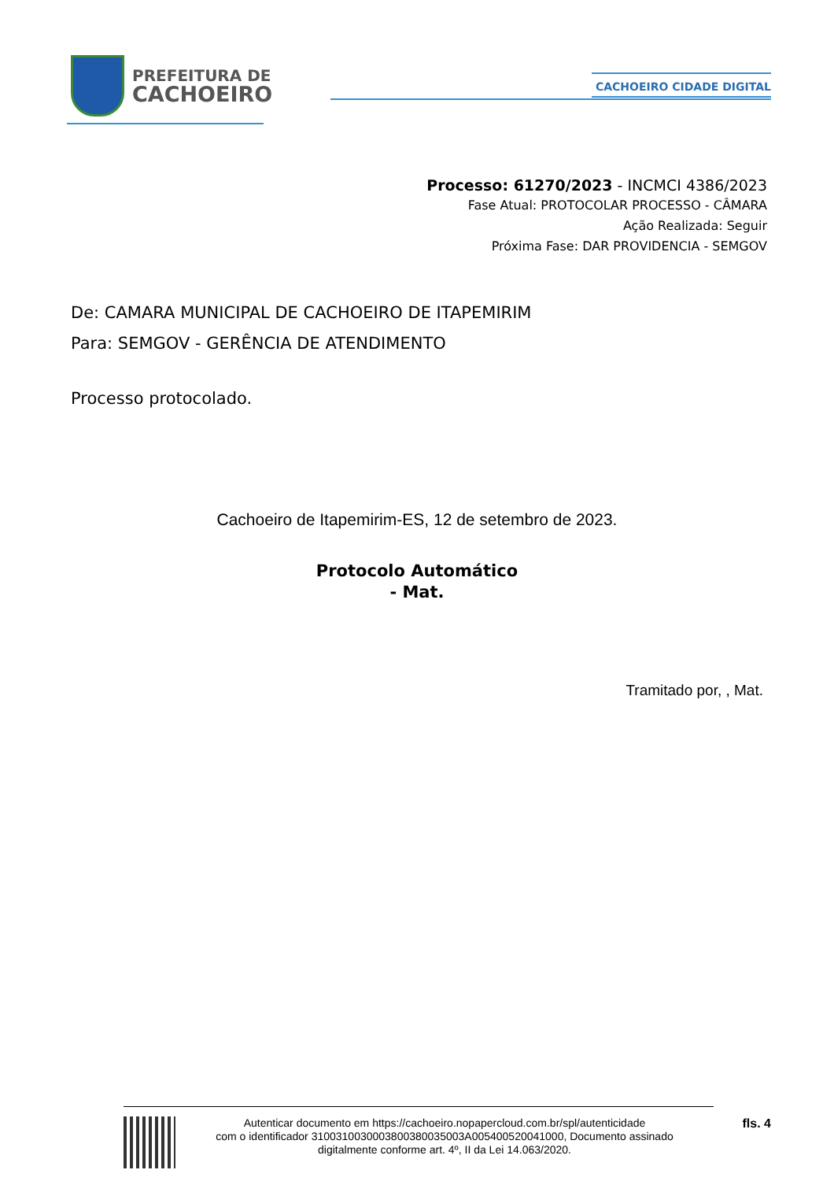PREFEITURA DE
CACHOEIRO
CACHOEIRO CIDADE DIGITAL
Processo: 61270/2023 - INCMCI 4386/2023
Fase Atual: PROTOCOLAR PROCESSO - CÂMARA
Ação Realizada: Seguir
Próxima Fase: DAR PROVIDENCIA - SEMGOV
De: CAMARA MUNICIPAL DE CACHOEIRO DE ITAPEMIRIM
Para: SEMGOV - GERÊNCIA DE ATENDIMENTO
Processo protocolado.
Cachoeiro de Itapemirim-ES, 12 de setembro de 2023.
Protocolo Automático
- Mat.
Tramitado por, , Mat.
Autenticar documento em https://cachoeiro.nopapercloud.com.br/spl/autenticidade
com o identificador 3100310030003800380035003A005400520041000, Documento assinado
digitalmente conforme art. 4º, II da Lei 14.063/2020.
fls. 4